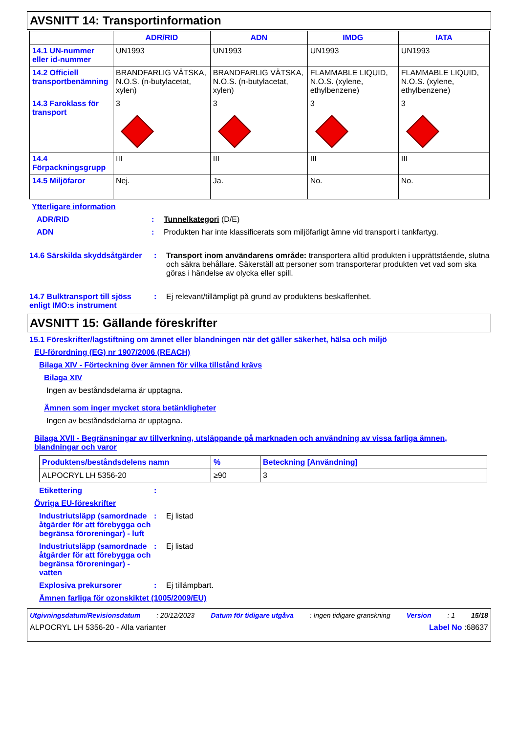AVSNITT 14: Transportinformation
| | ADR/RID | ADN | IMDG | IATA |
| --- | --- | --- | --- | --- |
| 14.1 UN-nummer eller id-nummer | UN1993 | UN1993 | UN1993 | UN1993 |
| 14.2 Officiell transportbenämning | BRANDFARLIG VÄTSKA, N.O.S. (n-butylacetat, xylen) | BRANDFARLIG VÄTSKA, N.O.S. (n-butylacetat, xylen) | FLAMMABLE LIQUID, N.O.S. (xylene, ethylbenzene) | FLAMMABLE LIQUID, N.O.S. (xylene, ethylbenzene) |
| 14.3 Faroklass för transport | 3 | 3 | 3 | 3 |
| 14.4 Förpackningsgrupp | III | III | III | III |
| 14.5 Miljöfaror | Nej. | Ja. | No. | No. |
Ytterligare information
ADR/RID : Tunnelkategori (D/E)
ADN : Produkten har inte klassificerats som miljöfarligt ämne vid transport i tankfartyg.
14.6 Särskilda skyddsåtgärder
: Transport inom användarens område: transportera alltid produkten i upprättstående, slutna och säkra behållare. Säkerställ att personer som transporterar produkten vet vad som ska göras i händelse av olycka eller spill.
14.7 Bulktransport till sjöss enligt IMO:s instrument
: Ej relevant/tillämpligt på grund av produktens beskaffenhet.
AVSNITT 15: Gällande föreskrifter
15.1 Föreskrifter/lagstiftning om ämnet eller blandningen när det gäller säkerhet, hälsa och miljö
EU-förordning (EG) nr 1907/2006 (REACH)
Bilaga XIV - Förteckning över ämnen för vilka tillstånd krävs
Bilaga XIV
Ingen av beståndsdelarna är upptagna.
Ämnen som inger mycket stora betänkligheter
Ingen av beståndsdelarna är upptagna.
Bilaga XVII - Begränsningar av tillverkning, utsläppande på marknaden och användning av vissa farliga ämnen, blandningar och varor
| Produktens/beståndsdelens namn | % | Beteckning [Användning] |
| --- | --- | --- |
| ALPOCRYL LH 5356-20 | ≥90 | 3 |
Etikettering :
Övriga EU-föreskrifter
Industriutsläpp (samordnade åtgärder för att förebygga och begränsa föroreningar) - luft
: Ej listad
Industriutsläpp (samordnade åtgärder för att förebygga och begränsa föroreningar) - vatten
: Ej listad
Explosiva prekursorer : Ej tillämpbart.
Ämnen farliga för ozonskiktet (1005/2009/EU)
Utgivningsdatum/Revisionsdatum: 20/12/2023 Datum för tidigare utgåva: Ingen tidigare granskning Version: 1 15/18
ALPOCRYL LH 5356-20 - Alla varianter Label No :68637